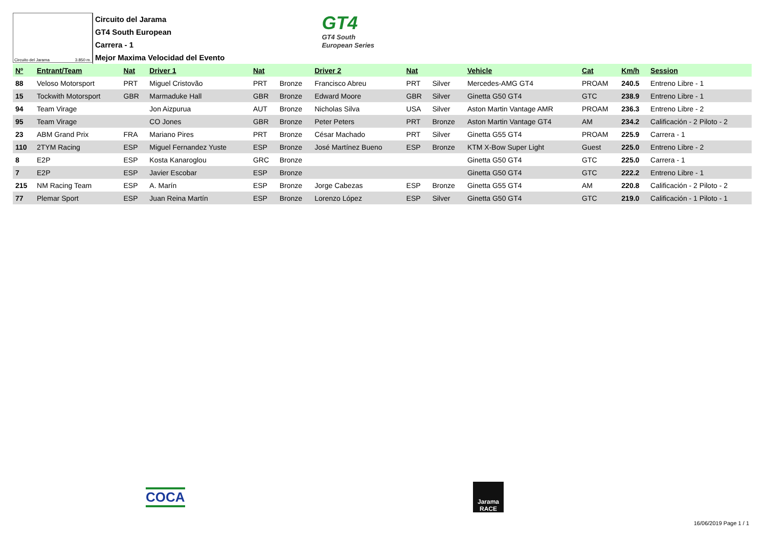Circuito del Jarama 3.850 m.
Circuito del Jarama
GT4 South European
Carrera - 1
Mejor Maxima Velocidad del Evento
GT4
GT4 South
European Series
| Nº | Entrant/Team | Nat | Driver 1 | Nat | | Driver 2 | Nat | | Vehicle | Cat | Km/h | Session |
| --- | --- | --- | --- | --- | --- | --- | --- | --- | --- | --- | --- | --- |
| 88 | Veloso Motorsport | PRT | Miguel Cristovão | PRT | Bronze | Francisco Abreu | PRT | Silver | Mercedes-AMG GT4 | PROAM | 240.5 | Entreno Libre - 1 |
| 15 | Tockwith Motorsport | GBR | Marmaduke Hall | GBR | Bronze | Edward Moore | GBR | Silver | Ginetta G50 GT4 | GTC | 238.9 | Entreno Libre - 1 |
| 94 | Team Virage | | Jon Aizpurua | AUT | Bronze | Nicholas Silva | USA | Silver | Aston Martin Vantage AMR | PROAM | 236.3 | Entreno Libre - 2 |
| 95 | Team Virage | | CO Jones | GBR | Bronze | Peter Peters | PRT | Bronze | Aston Martin Vantage GT4 | AM | 234.2 | Calificación - 2 Piloto - 2 |
| 23 | ABM Grand Prix | FRA | Mariano Pires | PRT | Bronze | César Machado | PRT | Silver | Ginetta G55 GT4 | PROAM | 225.9 | Carrera - 1 |
| 110 | 2TYM Racing | ESP | Miguel Fernandez Yuste | ESP | Bronze | José Martínez Bueno | ESP | Bronze | KTM X-Bow Super Light | Guest | 225.0 | Entreno Libre - 2 |
| 8 | E2P | ESP | Kosta Kanaroglou | GRC | Bronze | | | | Ginetta G50 GT4 | GTC | 225.0 | Carrera - 1 |
| 7 | E2P | ESP | Javier Escobar | ESP | Bronze | | | | Ginetta G50 GT4 | GTC | 222.2 | Entreno Libre - 1 |
| 215 | NM Racing Team | ESP | A. Marín | ESP | Bronze | Jorge Cabezas | ESP | Bronze | Ginetta G55 GT4 | AM | 220.8 | Calificación - 2 Piloto - 2 |
| 77 | Plemar Sport | ESP | Juan Reina Martín | ESP | Bronze | Lorenzo López | ESP | Silver | Ginetta G50 GT4 | GTC | 219.0 | Calificación - 1 Piloto - 1 |
COCA
Jarama
RACE
16/06/2019 Page 1 / 1